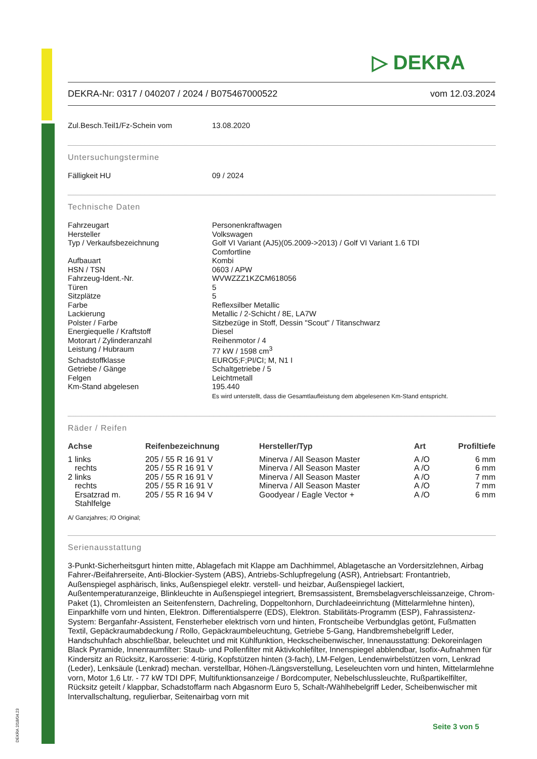▷ DEKRA
DEKRA-Nr: 0317 / 040207 / 2024 / B075467000522 vom 12.03.2024
Zul.Besch.Teil1/Fz-Schein vom 13.08.2020
Untersuchungstermine
Fälligkeit HU 09 / 2024
Technische Daten
Fahrzeugart Personenkraftwagen Hersteller Volkswagen Typ / Verkaufsbezeichnung Golf VI Variant (AJ5)(05.2009->2013) / Golf VI Variant 1.6 TDI
Comfortline Aufbauart Kombi HSN / TSN 0603 / APW Fahrzeug-Ident.-Nr. WVWZZZ1KZCM618056 Türen 5 Sitzplätze 5 Farbe Reflexsilber Metallic Lackierung Metallic / 2-Schicht / 8E, LA7W Polster / Farbe Sitzbezüge in Stoff, Dessin "Scout" / Titanschwarz Energiequelle / Kraftstoff Diesel Motorart / Zylinderanzahl Reihenmotor / 4 Leistung / Hubraum 77 kW / 1598 cm<sup>3</sup> Schadstoffklasse EURO5;F;PI/CI; M, N1 I Getriebe / Gänge Schaltgetriebe / 5 Felgen Leichtmetall Km-Stand abgelesen 195.440
Es wird unterstellt, dass die Gesamtlaufleistung dem abgelesenen Km-Stand entspricht.
Räder / Reifen
| Achse | | Reifenbezeichnung | Hersteller/Typ | Art | Profiltiefe |
| --- | --- | --- | --- | --- | --- |
| 1 | links | 205 / 55 R 16 91 V | Minerva / All Season Master | A /O | 6 mm |
| | rechts | 205 / 55 R 16 91 V | Minerva / All Season Master | A /O | 6 mm |
| 2 | links | 205 / 55 R 16 91 V | Minerva / All Season Master | A /O | 7 mm |
| | rechts | 205 / 55 R 16 91 V | Minerva / All Season Master | A /O | 7 mm |
| | Ersatzrad m. Stahlfelge | 205 / 55 R 16 94 V | Goodyear / Eagle Vector + | A /O | 6 mm |
A/ Ganzjahres; /O Original;
Serienausstattung
3-Punkt-Sicherheitsgurt hinten mitte, Ablagefach mit Klappe am Dachhimmel, Ablagetasche an Vordersitzlehnen, Airbag Fahrer-/Beifahrerseite, Anti-Blockier-System (ABS), Antriebs-Schlupfregelung (ASR), Antriebsart: Frontantrieb, Außenspiegel asphärisch, links, Außenspiegel elektr. verstell- und heizbar, Außenspiegel lackiert, Außentemperaturanzeige, Blinkleuchte in Außenspiegel integriert, Bremsassistent, Bremsbelagverschleissanzeige, Chrom-Paket (1), Chromleisten an Seitenfenstern, Dachreling, Doppeltonhorn, Durchladeeinrichtung (Mittelarmlehne hinten), Einparkhilfe vorn und hinten, Elektron. Differentialsperre (EDS), Elektron. Stabilitäts-Programm (ESP), Fahrassistenz-System: Berganfahr-Assistent, Fensterheber elektrisch vorn und hinten, Frontscheibe Verbundglas getönt, Fußmatten Textil, Gepäckraumabdeckung / Rollo, Gepäckraumbeleuchtung, Getriebe 5-Gang, Handbremshebelgriff Leder, Handschuhfach abschließbar, beleuchtet und mit Kühlfunktion, Heckscheibenwischer, Innenausstattung: Dekoreinlagen Black Pyramide, Innenraumfilter: Staub- und Pollenfilter mit Aktivkohlefilter, Innenspiegel abblendbar, Isofix-Aufnahmen für Kindersitz an Rücksitz, Karosserie: 4-türig, Kopfstützen hinten (3-fach), LM-Felgen, Lendenwirbelstützen vorn, Lenkrad (Leder), Lenksäule (Lenkrad) mechan. verstellbar, Höhen-/Längsverstellung, Leseleuchten vorn und hinten, Mittelarmlehne vorn, Motor 1,6 Ltr. - 77 kW TDI DPF, Multifunktionsanzeige / Bordcomputer, Nebelschlussleuchte, Rußpartikelfilter, Rücksitz geteilt / klappbar, Schadstoffarm nach Abgasnorm Euro 5, Schalt-/Wählhebelgriff Leder, Scheibenwischer mit Intervallschaltung, regulierbar, Seitenairbag vorn mit
DEKRA 2/18/04.23
Seite 3 von 5